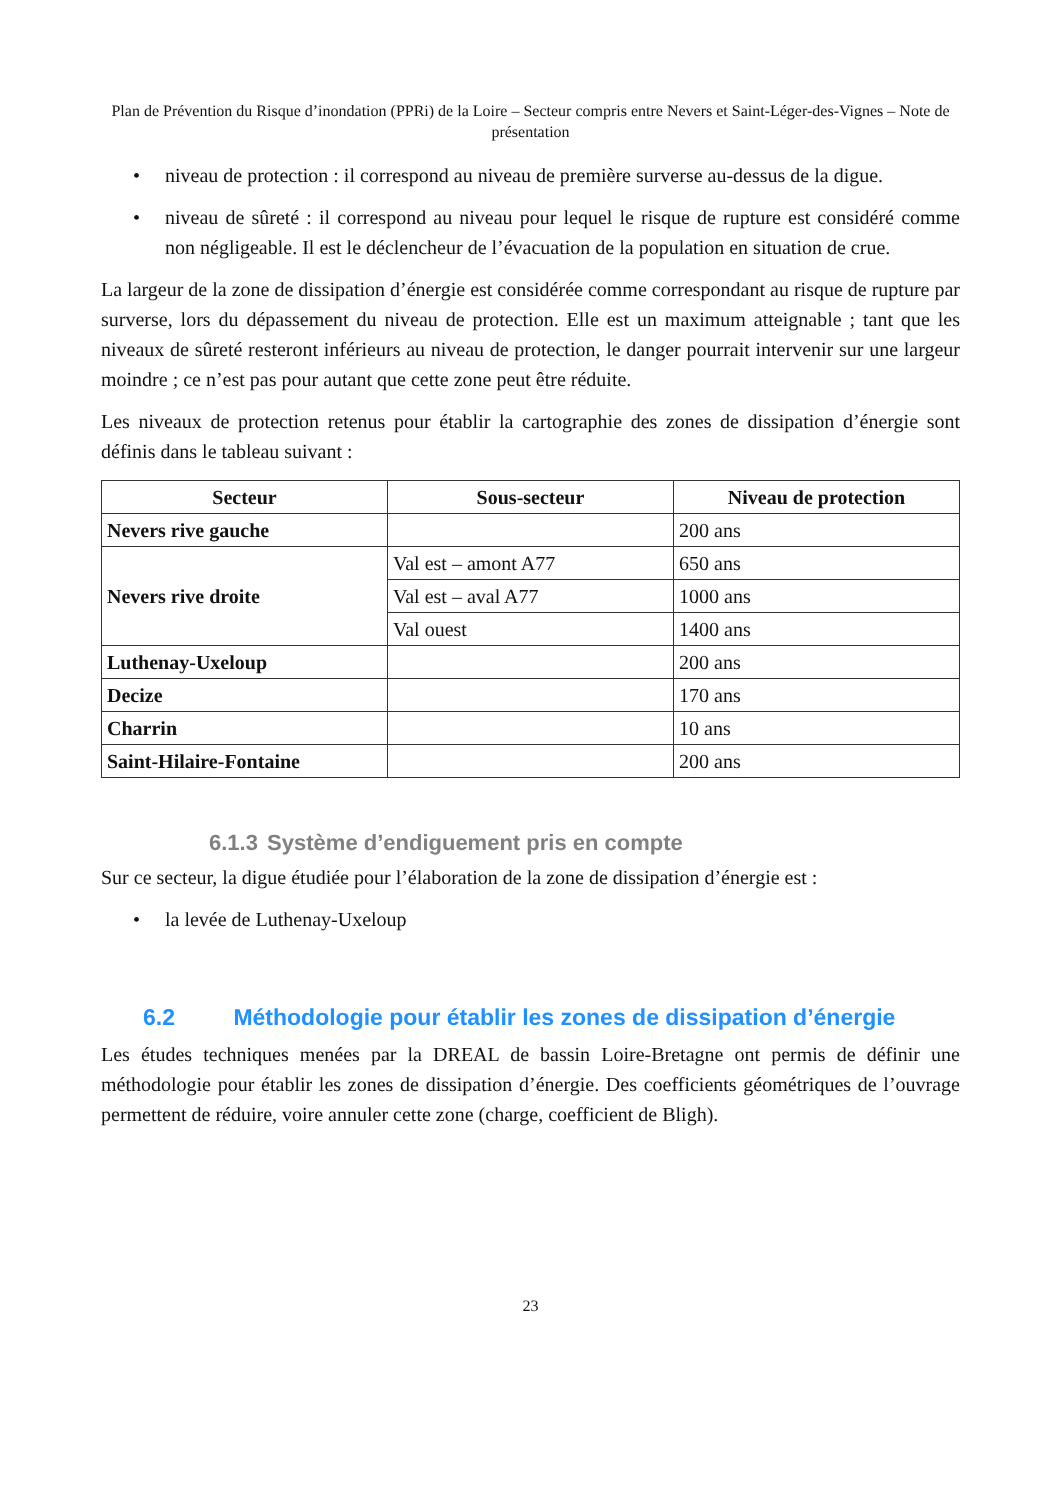Plan de Prévention du Risque d’inondation (PPRi) de la Loire – Secteur compris entre Nevers et Saint-Léger-des-Vignes – Note de présentation
• niveau de protection : il correspond au niveau de première surverse au-dessus de la digue.
• niveau de sûreté : il correspond au niveau pour lequel le risque de rupture est considéré comme non négligeable. Il est le déclencheur de l’évacuation de la population en situation de crue.
La largeur de la zone de dissipation d’énergie est considérée comme correspondant au risque de rupture par surverse, lors du dépassement du niveau de protection. Elle est un maximum atteignable ; tant que les niveaux de sûreté resteront inférieurs au niveau de protection, le danger pourrait intervenir sur une largeur moindre ; ce n’est pas pour autant que cette zone peut être réduite.
Les niveaux de protection retenus pour établir la cartographie des zones de dissipation d’énergie sont définis dans le tableau suivant :
| Secteur | Sous-secteur | Niveau de protection |
| --- | --- | --- |
| Nevers rive gauche | | 200 ans |
| Nevers rive droite | Val est – amont A77 | 650 ans |
| | Val est – aval A77 | 1000 ans |
| | Val ouest | 1400 ans |
| Luthenay-Uxeloup | | 200 ans |
| Decize | | 170 ans |
| Charrin | | 10 ans |
| Saint-Hilaire-Fontaine | | 200 ans |
6.1.3 Système d’endiguement pris en compte
Sur ce secteur, la digue étudiée pour l’élaboration de la zone de dissipation d’énergie est :
• la levée de Luthenay-Uxeloup
6.2 Méthodologie pour établir les zones de dissipation d’énergie
Les études techniques menées par la DREAL de bassin Loire-Bretagne ont permis de définir une méthodologie pour établir les zones de dissipation d’énergie. Des coefficients géométriques de l’ouvrage permettent de réduire, voire annuler cette zone (charge, coefficient de Bligh).
23